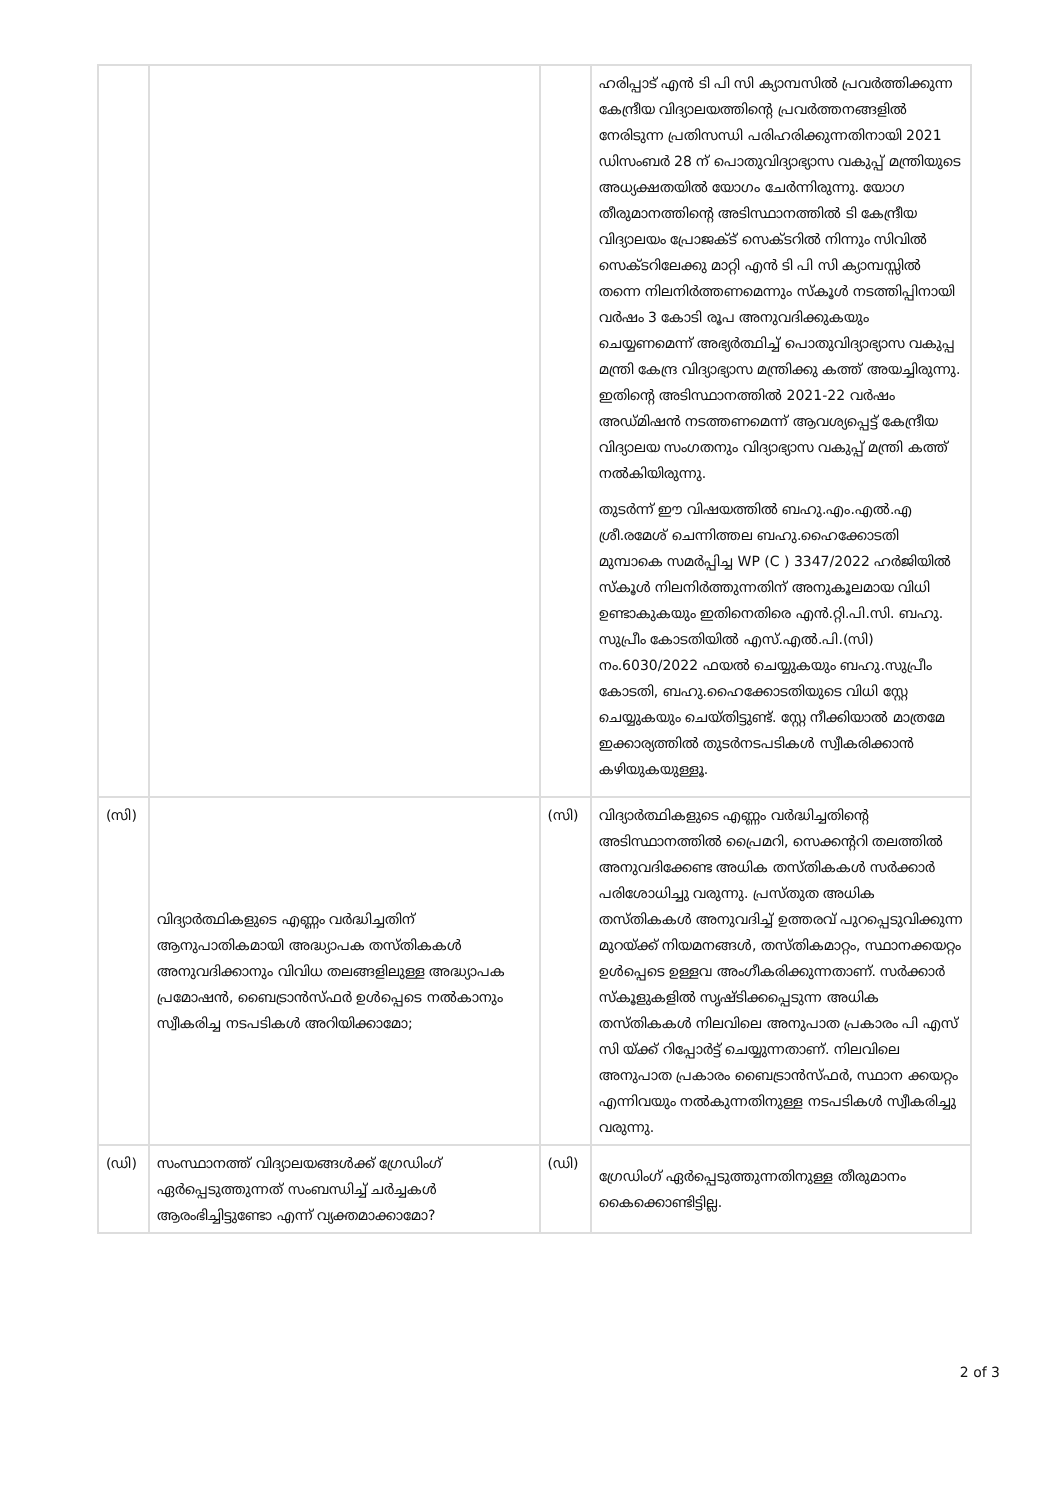| | | | ഹരിപ്പാട് എൻ ടി പി സി ക്യാമ്പസിൽ പ്രവർത്തിക്കുന്ന കേന്ദ്രീയ വിദ്യാലയത്തിന്റെ പ്രവർത്തനങ്ങളിൽ നേരിടുന്ന പ്രതിസന്ധി പരിഹരിക്കുന്നതിനായി 2021 ഡിസംബർ 28 ന് പൊതുവിദ്യാഭ്യാസ വകുപ്പ് മന്ത്രിയുടെ അധ്യക്ഷതയിൽ യോഗം ചേർന്നിരുന്നു. യോഗ തീരുമാനത്തിന്റെ അടിസ്ഥാനത്തിൽ ടി കേന്ദ്രീയ വിദ്യാലയം പ്രോജക്ട് സെക്ടറിൽ നിന്നും സിവിൽ സെക്ടറിലേക്കു മാറ്റി എൻ ടി പി സി ക്യാമ്പസ്സിൽ തന്നെ നിലനിർത്തണമെന്നും സ്കൂൾ നടത്തിപ്പിനായി വർഷം 3 കോടി രൂപ അനുവദിക്കുകയും ചെയ്യണമെന്ന് അഭ്യർത്ഥിച്ച് പൊതുവിദ്യാഭ്യാസ വകുപ്പ മന്ത്രി കേന്ദ്ര വിദ്യാഭ്യാസ മന്ത്രിക്കു കത്ത് അയച്ചിരുന്നു. ഇതിന്റെ അടിസ്ഥാനത്തിൽ 2021-22 വർഷം അഡ്മിഷൻ നടത്തണമെന്ന് ആവശ്യപ്പെട്ട് കേന്ദ്രീയ വിദ്യാലയ സംഗതനും വിദ്യാഭ്യാസ വകുപ്പ് മന്ത്രി കത്ത് നൽകിയിരുന്നു. തുടർന്ന് ഈ വിഷയത്തിൽ ബഹു.എം.എൽ.എ ശ്രീ.രമേശ് ചെന്നിത്തല ബഹു.ഹൈക്കോടതി മുമ്പാകെ സമർപ്പിച്ച WP (C ) 3347/2022 ഹർജിയിൽ സ്കൂൾ നിലനിർത്തുന്നതിന് അനുകൂലമായ വിധി ഉണ്ടാകുകയും ഇതിനെതിരെ എൻ.റ്റി.പി.സി. ബഹു. സുപ്രീം കോടതിയിൽ എസ്.എൽ.പി.(സി) നം.6030/2022 ഫയൽ ചെയ്യുകയും ബഹു.സുപ്രീം കോടതി, ബഹു.ഹൈക്കോടതിയുടെ വിധി സ്റ്റേ ചെയ്യുകയും ചെയ്തിട്ടുണ്ട്. സ്റ്റേ നീക്കിയാൽ മാത്രമേ ഇക്കാര്യത്തിൽ തുടർനടപടികൾ സ്വീകരിക്കാൻ കഴിയുകയുള്ളൂ. |
| (സി) | വിദ്യാർത്ഥികളുടെ എണ്ണം വർദ്ധിച്ചതിന് ആനുപാതികമായി അദ്ധ്യാപക തസ്തികകൾ അനുവദിക്കാനും വിവിധ തലങ്ങളിലുള്ള അദ്ധ്യാപക പ്രമോഷൻ, ബൈട്രാൻസ്ഫർ ഉൾപ്പെടെ നൽകാനും സ്വീകരിച്ച നടപടികൾ അറിയിക്കാമോ; | (സി) | വിദ്യാർത്ഥികളുടെ എണ്ണം വർദ്ധിച്ചതിന്റെ അടിസ്ഥാനത്തിൽ പ്രൈമറി, സെക്കന്ററി തലത്തിൽ അനുവദിക്കേണ്ട അധിക തസ്തികകൾ സർക്കാർ പരിശോധിച്ചു വരുന്നു. പ്രസ്തുത അധിക തസ്തികകൾ അനുവദിച്ച് ഉത്തരവ് പുറപ്പെടുവിക്കുന്ന മുറയ്ക്ക് നിയമനങ്ങൾ, തസ്തികമാറ്റം, സ്ഥാനക്കയറ്റം ഉൾപ്പെടെ ഉള്ളവ അംഗീകരിക്കുന്നതാണ്. സർക്കാർ സ്കൂളുകളിൽ സൃഷ്ടിക്കപ്പെടുന്ന അധിക തസ്തികകൾ നിലവിലെ അനുപാത പ്രകാരം പി എസ് സി യ്ക്ക് റിപ്പോർട്ട് ചെയ്യുന്നതാണ്. നിലവിലെ അനുപാത പ്രകാരം ബൈട്രാൻസ്ഫർ, സ്ഥാന ക്കയറ്റം എന്നിവയും നൽകുന്നതിനുള്ള നടപടികൾ സ്വീകരിച്ചു വരുന്നു. |
| (ഡി) | സംസ്ഥാനത്ത് വിദ്യാലയങ്ങൾക്ക് ഗ്രേഡിംഗ് ഏർപ്പെടുത്തുന്നത് സംബന്ധിച്ച് ചർച്ചകൾ ആരംഭിച്ചിട്ടുണ്ടോ എന്ന് വ്യക്തമാക്കാമോ? | (ഡി) | ഗ്രേഡിംഗ് ഏർപ്പെടുത്തുന്നതിനുള്ള തീരുമാനം കൈക്കൊണ്ടിട്ടില്ല. |
2 of 3